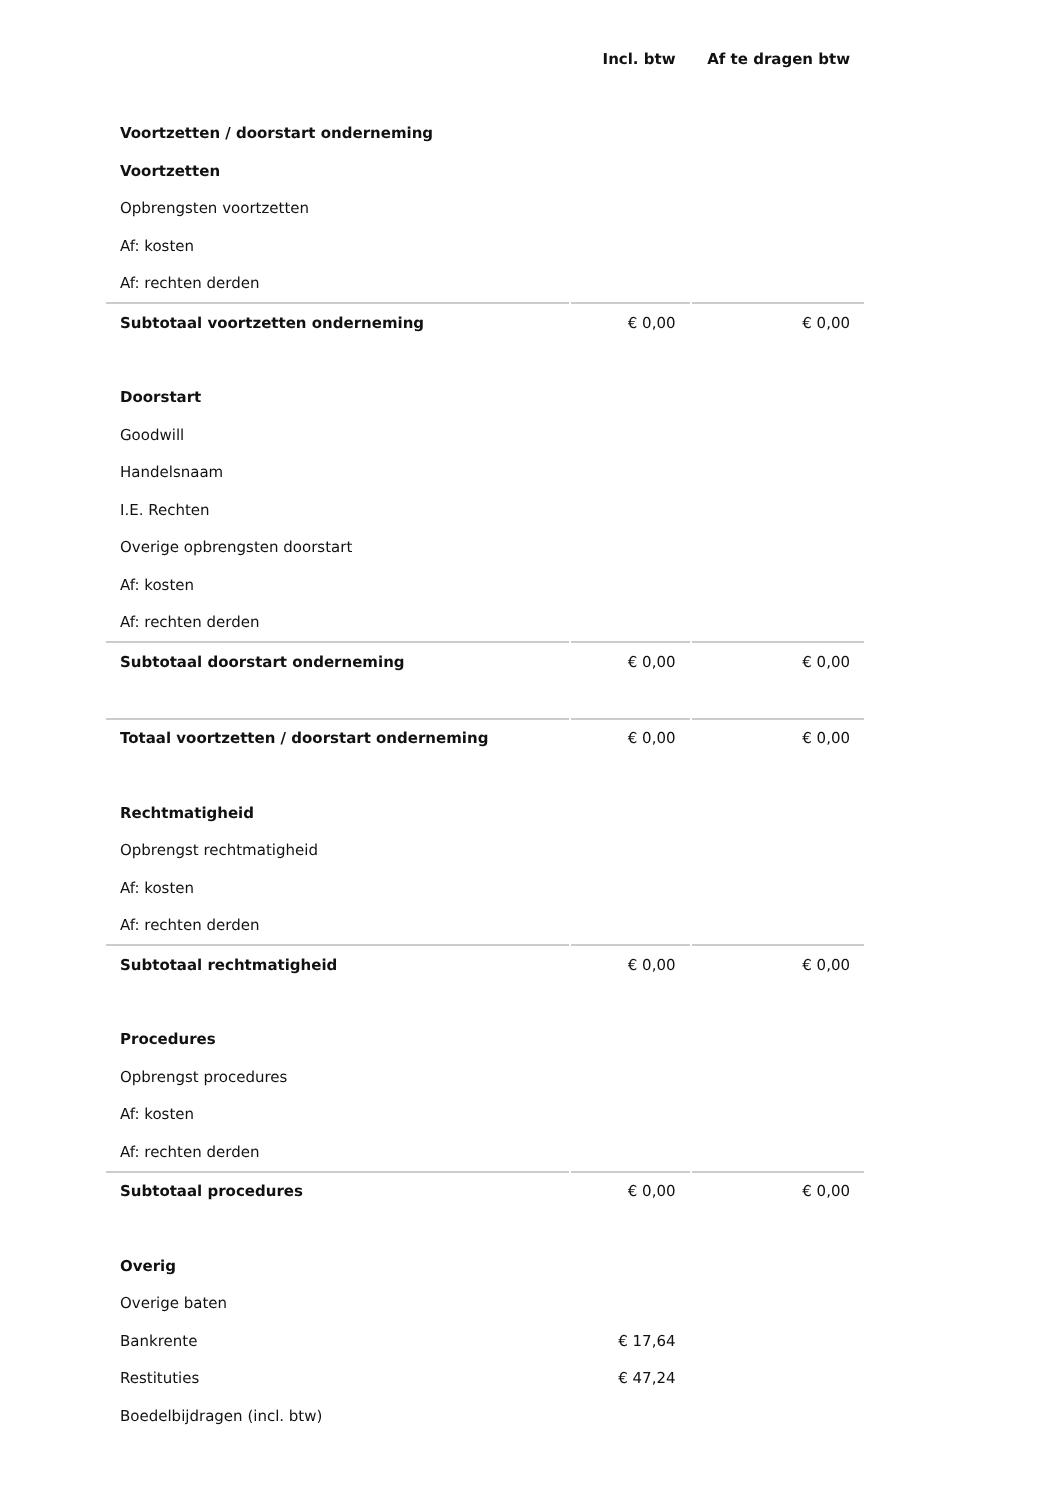| | Incl. btw | Af te dragen btw |
| Voortzetten / doorstart onderneming | | |
| Voortzetten | | |
| Opbrengsten voortzetten | | |
| Af: kosten | | |
| Af: rechten derden | | |
| Subtotaal voortzetten onderneming | € 0,00 | € 0,00 |
| Doorstart | | |
| Goodwill | | |
| Handelsnaam | | |
| I.E. Rechten | | |
| Overige opbrengsten doorstart | | |
| Af: kosten | | |
| Af: rechten derden | | |
| Subtotaal doorstart onderneming | € 0,00 | € 0,00 |
| Totaal voortzetten / doorstart onderneming | € 0,00 | € 0,00 |
| Rechtmatigheid | | |
| Opbrengst rechtmatigheid | | |
| Af: kosten | | |
| Af: rechten derden | | |
| Subtotaal rechtmatigheid | € 0,00 | € 0,00 |
| Procedures | | |
| Opbrengst procedures | | |
| Af: kosten | | |
| Af: rechten derden | | |
| Subtotaal procedures | € 0,00 | € 0,00 |
| Overig | | |
| Overige baten | | |
| Bankrente | € 17,64 | |
| Restituties | € 47,24 | |
| Boedelbijdragen (incl. btw) | | |